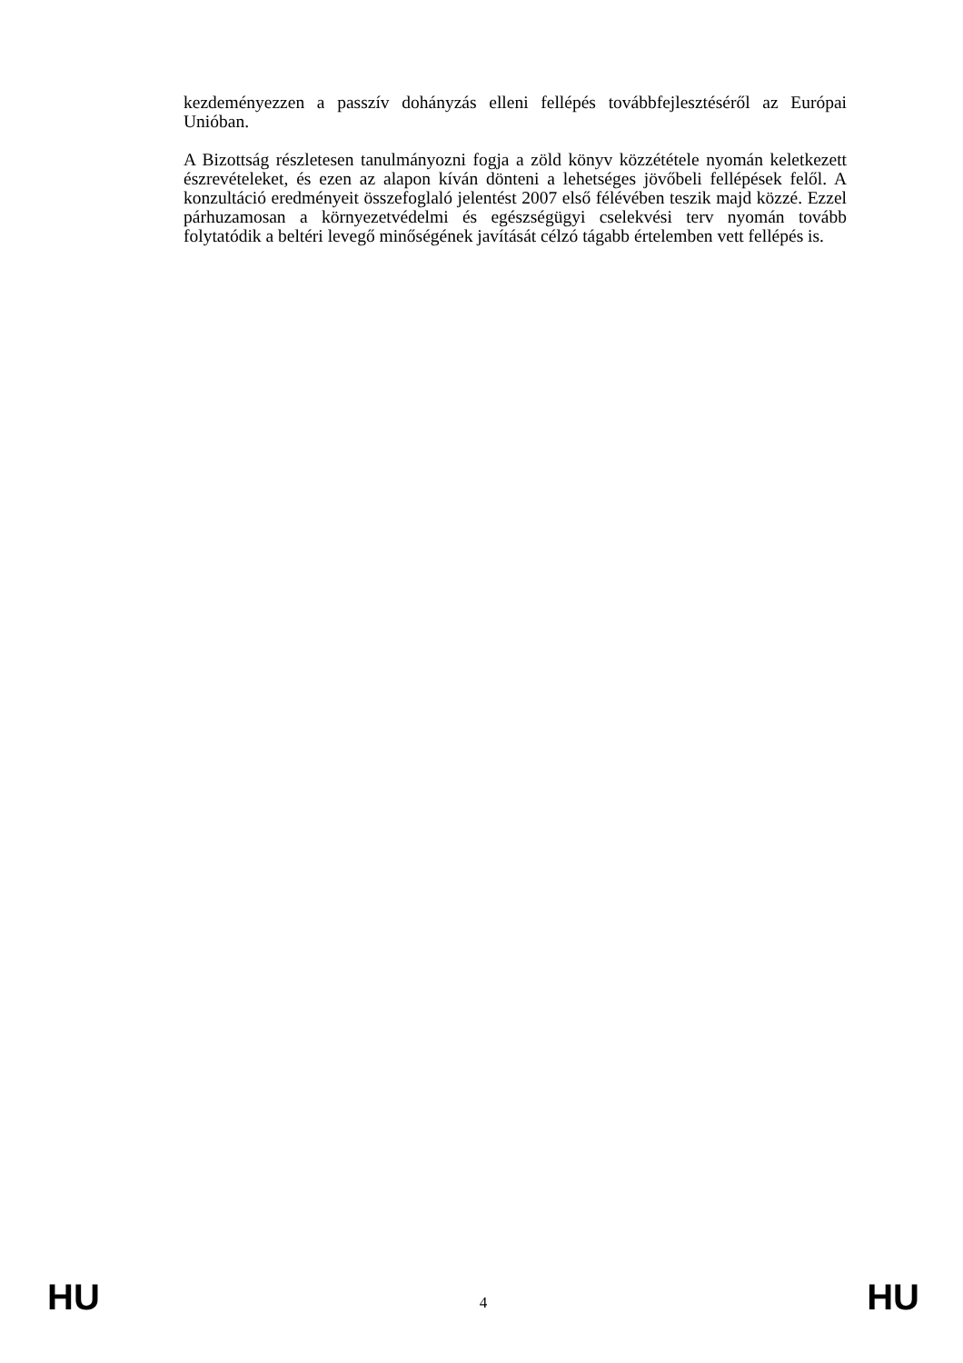kezdeményezzen a passzív dohányzás elleni fellépés továbbfejlesztéséről az Európai Unióban.
A Bizottság részletesen tanulmányozni fogja a zöld könyv közzététele nyomán keletkezett észrevételeket, és ezen az alapon kíván dönteni a lehetséges jövőbeli fellépések felől. A konzultáció eredményeit összefoglaló jelentést 2007 első félévében teszik majd közzé. Ezzel párhuzamosan a környezetvédelmi és egészségügyi cselekvési terv nyomán tovább folytatódik a beltéri levegő minőségének javítását célzó tágabb értelemben vett fellépés is.
HU 4 HU